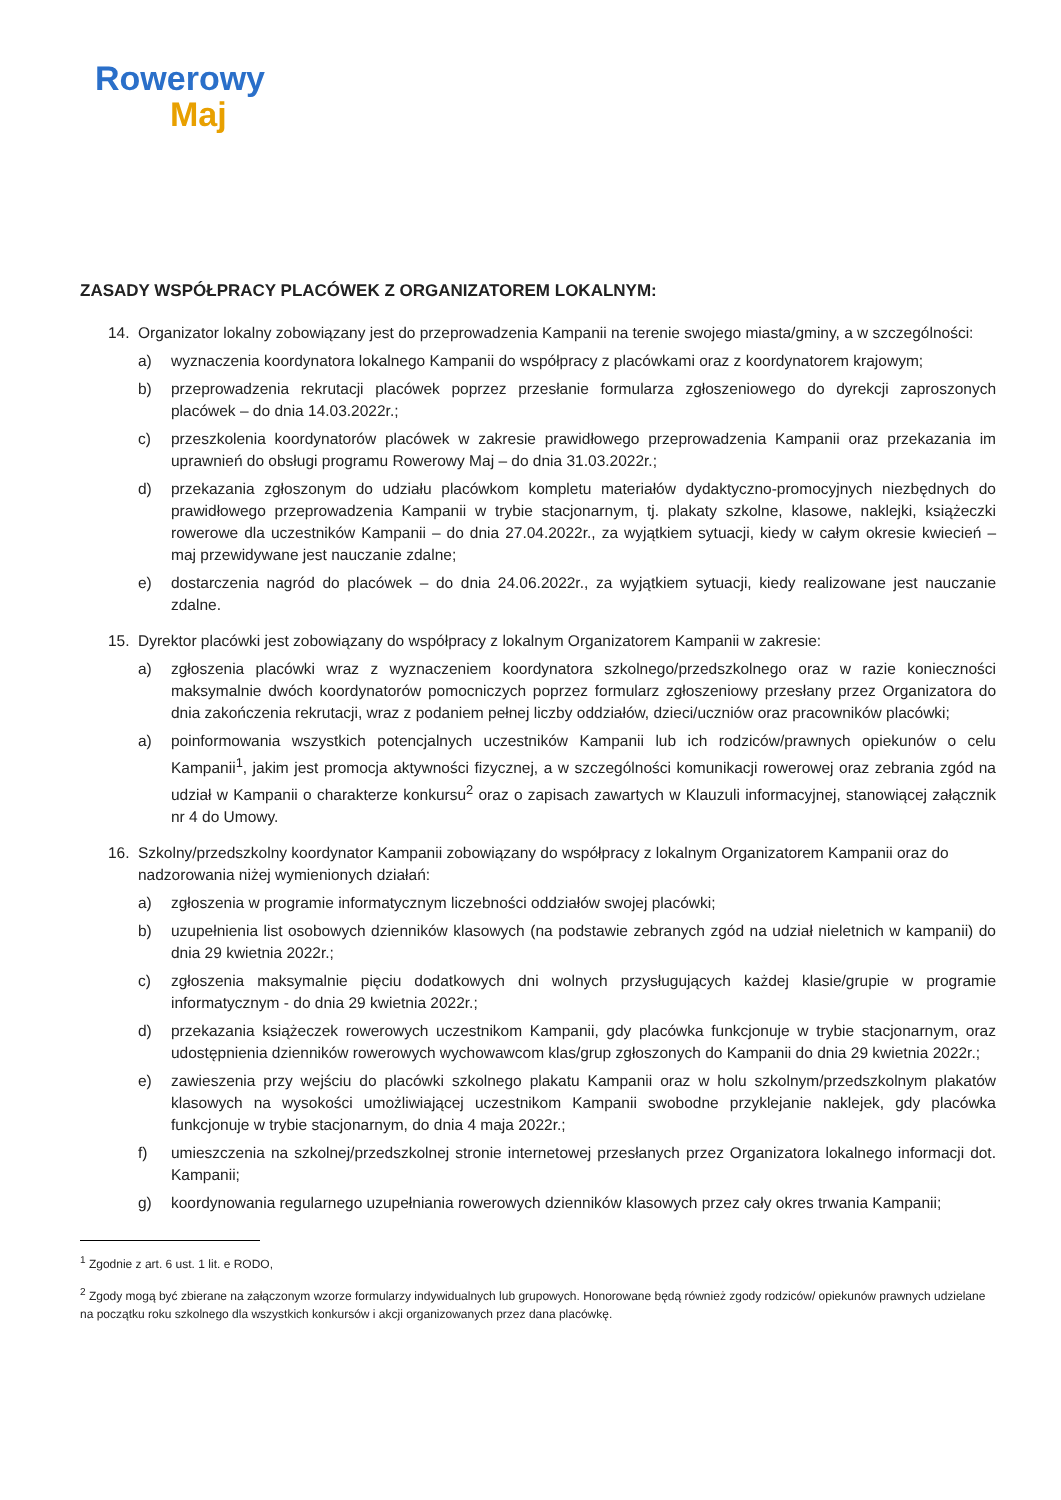Rowerowy
Maj
ZASADY WSPÓŁPRACY PLACÓWEK Z ORGANIZATOREM LOKALNYM:
14. Organizator lokalny zobowiązany jest do przeprowadzenia Kampanii na terenie swojego miasta/gminy, a w szczególności:
a) wyznaczenia koordynatora lokalnego Kampanii do współpracy z placówkami oraz z koordynatorem krajowym;
b) przeprowadzenia rekrutacji placówek poprzez przesłanie formularza zgłoszeniowego do dyrekcji zaproszonych placówek – do dnia 14.03.2022r.;
c) przeszkolenia koordynatorów placówek w zakresie prawidłowego przeprowadzenia Kampanii oraz przekazania im uprawnień do obsługi programu Rowerowy Maj – do dnia 31.03.2022r.;
d) przekazania zgłoszonym do udziału placówkom kompletu materiałów dydaktyczno-promocyjnych niezbędnych do prawidłowego przeprowadzenia Kampanii w trybie stacjonarnym, tj. plakaty szkolne, klasowe, naklejki, książeczki rowerowe dla uczestników Kampanii – do dnia 27.04.2022r., za wyjątkiem sytuacji, kiedy w całym okresie kwiecień – maj przewidywane jest nauczanie zdalne;
e) dostarczenia nagród do placówek – do dnia 24.06.2022r., za wyjątkiem sytuacji, kiedy realizowane jest nauczanie zdalne.
15. Dyrektor placówki jest zobowiązany do współpracy z lokalnym Organizatorem Kampanii w zakresie:
a) zgłoszenia placówki wraz z wyznaczeniem koordynatora szkolnego/przedszkolnego oraz w razie konieczności maksymalnie dwóch koordynatorów pomocniczych poprzez formularz zgłoszeniowy przesłany przez Organizatora do dnia zakończenia rekrutacji, wraz z podaniem pełnej liczby oddziałów, dzieci/uczniów oraz pracowników placówki;
a) poinformowania wszystkich potencjalnych uczestników Kampanii lub ich rodziców/prawnych opiekunów o celu Kampanii<sup>1</sup>, jakim jest promocja aktywności fizycznej, a w szczególności komunikacji rowerowej oraz zebrania zgód na udział w Kampanii o charakterze konkursu<sup>2</sup> oraz o zapisach zawartych w Klauzuli informacyjnej, stanowiącej załącznik nr 4 do Umowy.
16. Szkolny/przedszkolny koordynator Kampanii zobowiązany do współpracy z lokalnym Organizatorem Kampanii oraz do nadzorowania niżej wymienionych działań:
a) zgłoszenia w programie informatycznym liczebności oddziałów swojej placówki;
b) uzupełnienia list osobowych dzienników klasowych (na podstawie zebranych zgód na udział nieletnich w kampanii) do dnia 29 kwietnia 2022r.;
c) zgłoszenia maksymalnie pięciu dodatkowych dni wolnych przysługujących każdej klasie/grupie w programie informatycznym - do dnia 29 kwietnia 2022r.;
d) przekazania książeczek rowerowych uczestnikom Kampanii, gdy placówka funkcjonuje w trybie stacjonarnym, oraz udostępnienia dzienników rowerowych wychowawcom klas/grup zgłoszonych do Kampanii do dnia 29 kwietnia 2022r.;
e) zawieszenia przy wejściu do placówki szkolnego plakatu Kampanii oraz w holu szkolnym/przedszkolnym plakatów klasowych na wysokości umożliwiającej uczestnikom Kampanii swobodne przyklejanie naklejek, gdy placówka funkcjonuje w trybie stacjonarnym, do dnia 4 maja 2022r.;
f) umieszczenia na szkolnej/przedszkolnej stronie internetowej przesłanych przez Organizatora lokalnego informacji dot. Kampanii;
g) koordynowania regularnego uzupełniania rowerowych dzienników klasowych przez cały okres trwania Kampanii;
<sup>1</sup> Zgodnie z art. 6 ust. 1 lit. e RODO,
<sup>2</sup> Zgody mogą być zbierane na załączonym wzorze formularzy indywidualnych lub grupowych. Honorowane będą również zgody rodziców/ opiekunów prawnych udzielane na początku roku szkolnego dla wszystkich konkursów i akcji organizowanych przez dana placówkę.